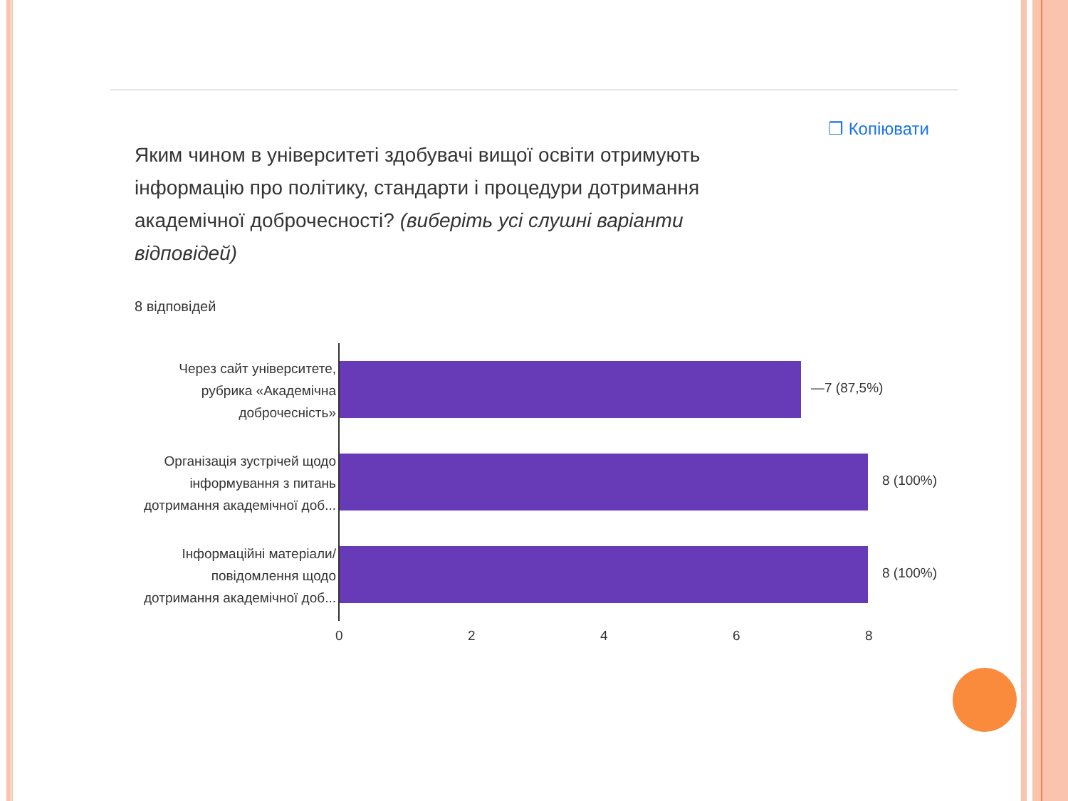❐ Копіювати
Яким чином в університеті здобувачі вищої освіти отримують інформацію про політику, стандарти і процедури дотримання академічної доброчесності? (виберіть усі слушні варіанти відповідей)
8 відповідей
Через сайт університете, рубрика «Академічна доброчесність»
—7 (87,5%)
Організація зустрічей щодо інформування з питань дотримання академічної доб...
8 (100%)
Інформаційні матеріали/ повідомлення щодо дотримання академічної доб...
8 (100%)
0 2 4 6 8